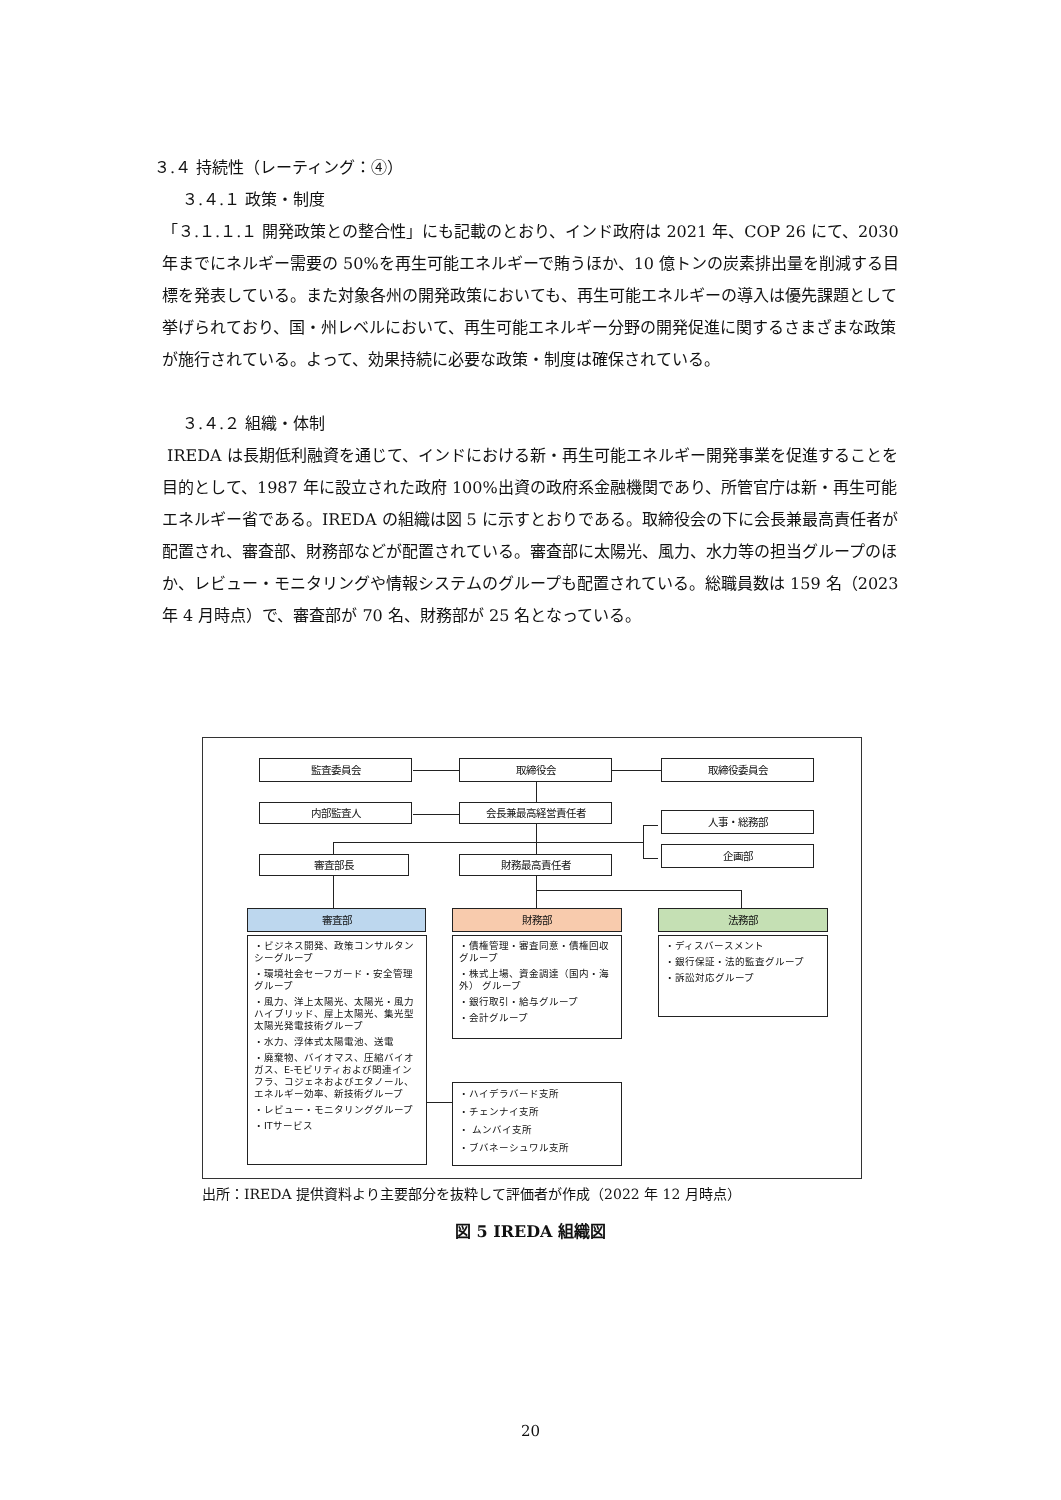３.４ 持続性（レーティング：④）
３.４.１ 政策・制度
「３.１.１.１ 開発政策との整合性」にも記載のとおり、インド政府は 2021 年、COP 26 にて、2030 年までにネルギー需要の 50%を再生可能エネルギーで賄うほか、10 億トンの炭素排出量を削減する目標を発表している。また対象各州の開発政策においても、再生可能エネルギーの導入は優先課題として挙げられており、国・州レベルにおいて、再生可能エネルギー分野の開発促進に関するさまざまな政策が施行されている。よって、効果持続に必要な政策・制度は確保されている。
３.４.２ 組織・体制
IREDA は長期低利融資を通じて、インドにおける新・再生可能エネルギー開発事業を促進することを目的として、1987 年に設立された政府 100%出資の政府系金融機関であり、所管官庁は新・再生可能エネルギー省である。IREDA の組織は図 5 に示すとおりである。取締役会の下に会長兼最高責任者が配置され、審査部、財務部などが配置されている。審査部に太陽光、風力、水力等の担当グループのほか、レビュー・モニタリングや情報システムのグループも配置されている。総職員数は 159 名（2023 年 4 月時点）で、審査部が 70 名、財務部が 25 名となっている。
監査委員会 取締役会 取締役委員会
内部監査人 会長兼最高経営責任者
人事・総務部
企画部
審査部長 財務最高責任者
審査部 財務部 法務部
・ビジネス開発、政策コンサルタンシーグループ
・環境社会セーフガード・安全管理グループ
・風力、洋上太陽光、太陽光・風力ハイブリッド、屋上太陽光、集光型太陽光発電技術グループ
・水力、浮体式太陽電池、送電
・廃棄物、バイオマス、圧縮バイオガス、E-モビリティおよび関連インフラ、コジェネおよびエタノール、エネルギー効率、新技術グループ
・レビュー・モニタリンググループ
・ITサービス
・債権管理・審査同意・債権回収グループ
・株式上場、資金調達（国内・海外） グループ
・銀行取引・給与グループ
・会計グループ
・ディスバースメント
・銀行保証・法的監査グループ
・訴訟対応グループ
・ハイデラバード支所
・チェンナイ支所
・ ムンバイ支所
・ブバネーシュワル支所
出所：IREDA 提供資料より主要部分を抜粋して評価者が作成（2022 年 12 月時点）
図 5 IREDA 組織図
20